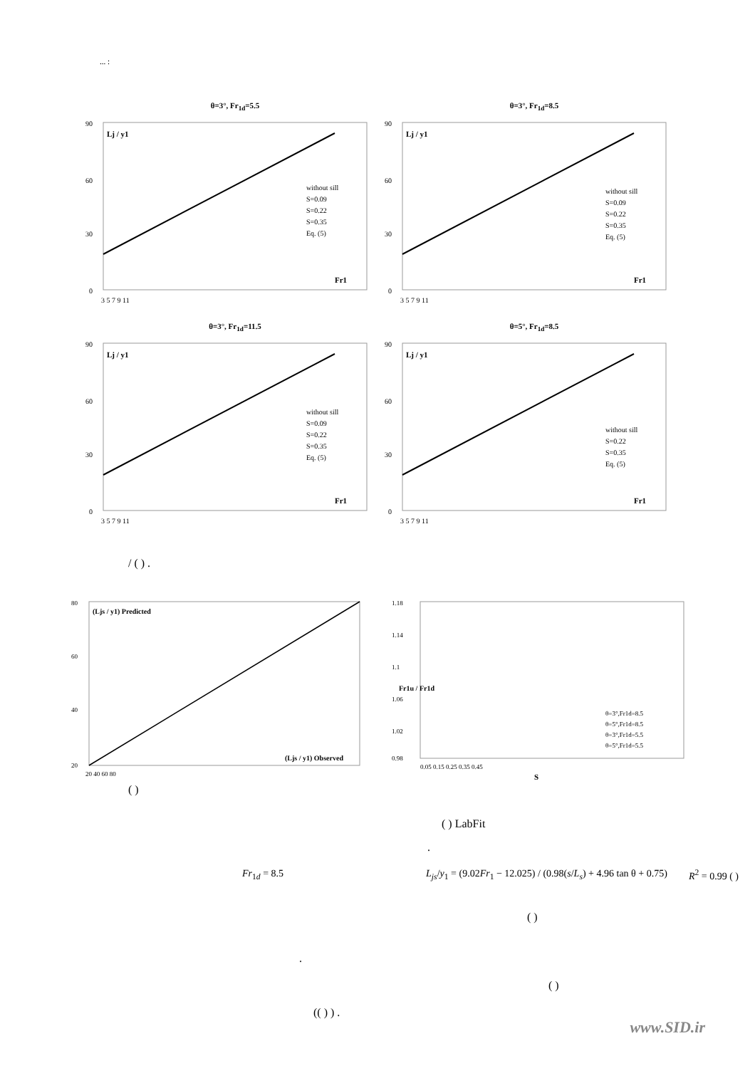... :
θ=3°, Fr<sub>1d</sub>=5.5
Lj / y1
Fr1
without sill
S=0.09
S=0.22
S=0.35
Eq. (5)
90
60
30
0
3 5 7 9 11
θ=3°, Fr<sub>1d</sub>=8.5
Lj / y1
Fr1
without sill
S=0.09
S=0.22
S=0.35
Eq. (5)
90
60
30
0
3 5 7 9 11
θ=3°, Fr<sub>1d</sub>=11.5
Lj / y1
Fr1
without sill
S=0.09
S=0.22
S=0.35
Eq. (5)
90
60
30
0
3 5 7 9 11
θ=5°, Fr<sub>1d</sub>=8.5
Lj / y1
Fr1
without sill
S=0.22
S=0.35
Eq. (5)
90
60
30
0
3 5 7 9 11
/ ( ) .
(Ljs / y1) Predicted
(Ljs / y1) Observed
80
60
40
20
20 40 60 80
( )
1.18
1.14
1.1
1.06
1.02
0.98
θ=3°,Fr1d=8.5
θ=5°,Fr1d=8.5
θ=3°,Fr1d=5.5
θ=5°,Fr1d=5.5
0.05 0.15 0.25 0.35 0.45
S
Fr1u / Fr1d
( ) LabFit
.
Fr<sub>1d</sub> = 8.5 L<sub>js</sub>/y<sub>1</sub> = (9.02Fr<sub>1</sub> − 12.025) / (0.98(s/L<sub>s</sub>) + 4.96 tan θ + 0.75)
R<sup>2</sup> = 0.99 ( )
( )
.
( )
(( ) ) .
www.SID.ir